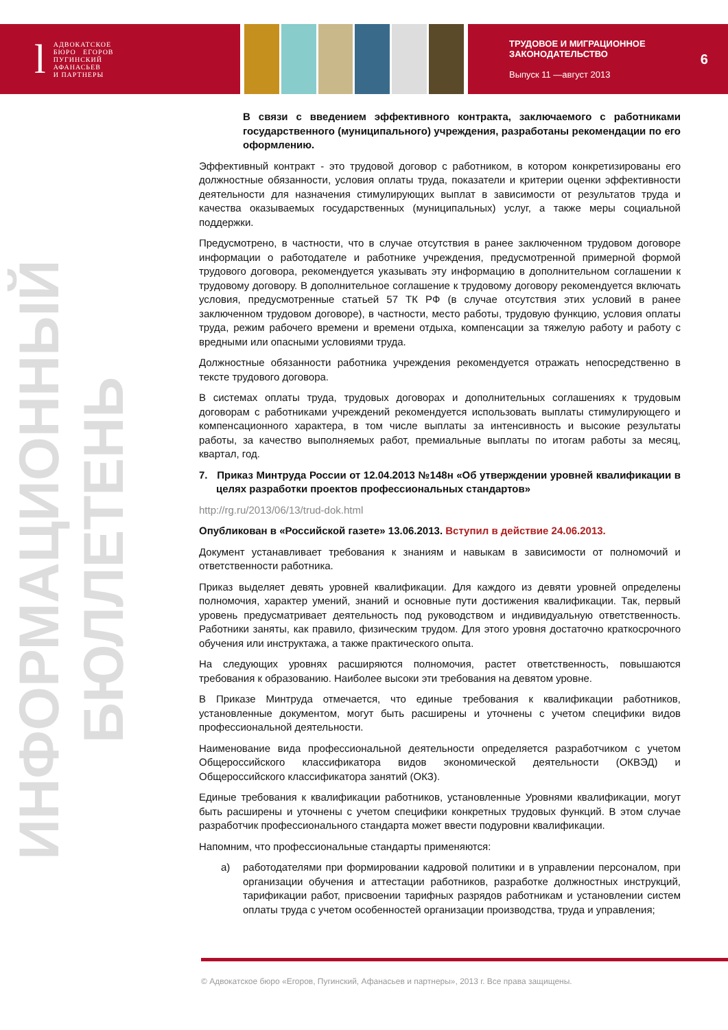l АДВОКАТСКОЕ
БЮРО ЕГОРОВ
ПУГИНСКИЙ
АФАНАСЬЕВ
И ПАРТНЕРЫ
ТРУДОВОЕ И МИГРАЦИОННОЕ
ЗАКОНОДАТЕЛЬСТВО
Выпуск 11 —август 2013
6
ИНФОРМАЦИОННЫЙ БЮЛЛЕТЕНЬ
В связи с введением эффективного контракта, заключаемого с работниками государственного (муниципального) учреждения, разработаны рекомендации по его оформлению.
Эффективный контракт - это трудовой договор с работником, в котором конкретизированы его должностные обязанности, условия оплаты труда, показатели и критерии оценки эффективности деятельности для назначения стимулирующих выплат в зависимости от результатов труда и качества оказываемых государственных (муниципальных) услуг, а также меры социальной поддержки.
Предусмотрено, в частности, что в случае отсутствия в ранее заключенном трудовом договоре информации о работодателе и работнике учреждения, предусмотренной примерной формой трудового договора, рекомендуется указывать эту информацию в дополнительном соглашении к трудовому договору. В дополнительное соглашение к трудовому договору рекомендуется включать условия, предусмотренные статьей 57 ТК РФ (в случае отсутствия этих условий в ранее заключенном трудовом договоре), в частности, место работы, трудовую функцию, условия оплаты труда, режим рабочего времени и времени отдыха, компенсации за тяжелую работу и работу с вредными или опасными условиями труда.
Должностные обязанности работника учреждения рекомендуется отражать непосредственно в тексте трудового договора.
В системах оплаты труда, трудовых договорах и дополнительных соглашениях к трудовым договорам с работниками учреждений рекомендуется использовать выплаты стимулирующего и компенсационного характера, в том числе выплаты за интенсивность и высокие результаты работы, за качество выполняемых работ, премиальные выплаты по итогам работы за месяц, квартал, год.
7. Приказ Минтруда России от 12.04.2013 №148н «Об утверждении уровней квалификации в целях разработки проектов профессиональных стандартов»
http://rg.ru/2013/06/13/trud-dok.html
Опубликован в «Российской газете» 13.06.2013. Вступил в действие 24.06.2013.
Документ устанавливает требования к знаниям и навыкам в зависимости от полномочий и ответственности работника.
Приказ выделяет девять уровней квалификации. Для каждого из девяти уровней определены полномочия, характер умений, знаний и основные пути достижения квалификации. Так, первый уровень предусматривает деятельность под руководством и индивидуальную ответственность. Работники заняты, как правило, физическим трудом. Для этого уровня достаточно краткосрочного обучения или инструктажа, а также практического опыта.
На следующих уровнях расширяются полномочия, растет ответственность, повышаются требования к образованию. Наиболее высоки эти требования на девятом уровне.
В Приказе Минтруда отмечается, что единые требования к квалификации работников, установленные документом, могут быть расширены и уточнены с учетом специфики видов профессиональной деятельности.
Наименование вида профессиональной деятельности определяется разработчиком с учетом Общероссийского классификатора видов экономической деятельности (ОКВЭД) и Общероссийского классификатора занятий (ОКЗ).
Единые требования к квалификации работников, установленные Уровнями квалификации, могут быть расширены и уточнены с учетом специфики конкретных трудовых функций. В этом случае разработчик профессионального стандарта может ввести подуровни квалификации.
Напомним, что профессиональные стандарты применяются:
а) работодателями при формировании кадровой политики и в управлении персоналом, при организации обучения и аттестации работников, разработке должностных инструкций, тарификации работ, присвоении тарифных разрядов работникам и установлении систем оплаты труда с учетом особенностей организации производства, труда и управления;
© Адвокатское бюро «Егоров, Пугинский, Афанасьев и партнеры», 2013 г. Все права защищены.